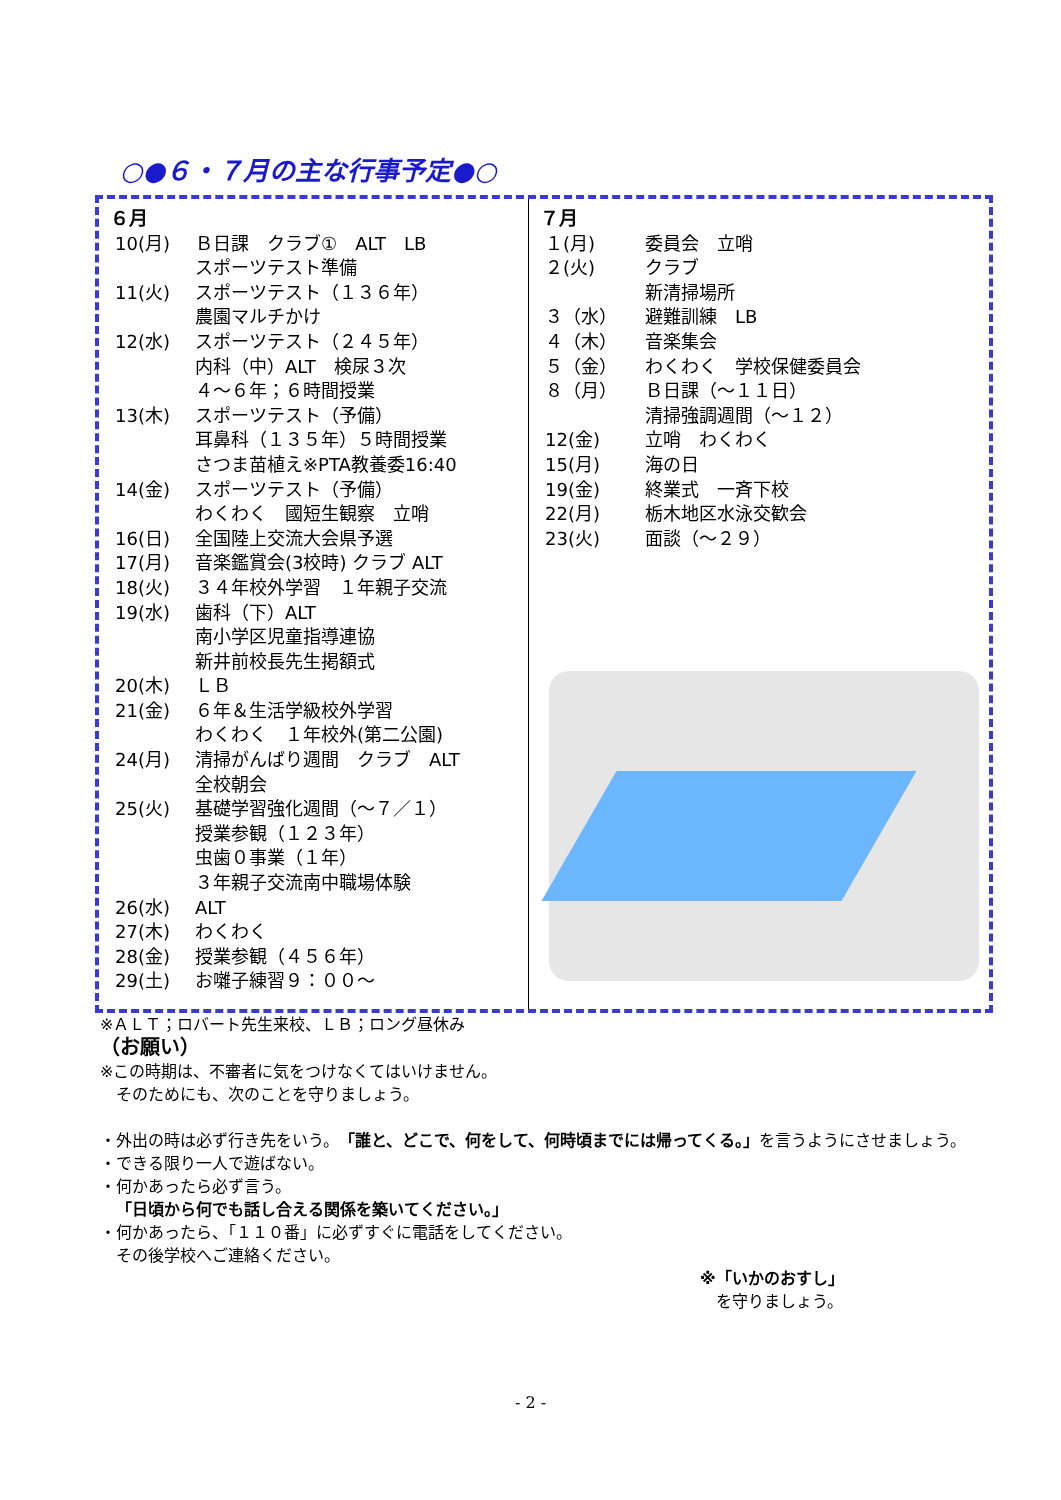○●６・７月の主な行事予定●○
| ６月 | |
| --- | --- |
| 10(月) | Ｂ日課 クラブ① ALT LB スポーツテスト準備 |
| 11(火) | スポーツテスト（１３６年） 農園マルチかけ |
| 12(水) | スポーツテスト（２４５年） 内科（中）ALT 検尿３次 ４～６年；６時間授業 |
| 13(木) | スポーツテスト（予備） 耳鼻科（１３５年）５時間授業 さつま苗植え※PTA教養委16:40 |
| 14(金) | スポーツテスト（予備） わくわく 國短生観察 立哨 |
| 16(日) | 全国陸上交流大会県予選 |
| 17(月) | 音楽鑑賞会(3校時) クラブ ALT |
| 18(火) | ３４年校外学習 １年親子交流 |
| 19(水) | 歯科（下）ALT 南小学区児童指導連協 新井前校長先生掲額式 |
| 20(木) | ＬＢ |
| 21(金) | ６年＆生活学級校外学習 わくわく １年校外(第二公園) |
| 24(月) | 清掃がんばり週間 クラブ ALT 全校朝会 |
| 25(火) | 基礎学習強化週間（～７／１） 授業参観（１２３年） 虫歯０事業（１年） ３年親子交流南中職場体験 |
| 26(水) | ALT |
| 27(木) | わくわく |
| 28(金) | 授業参観（４５６年） |
| 29(土) | お囃子練習９：００～ |
| ７月 | |
| --- | --- |
| １(月) | 委員会 立哨 |
| ２(火) | クラブ 新清掃場所 |
| ３（水） | 避難訓練 LB |
| ４（木） | 音楽集会 |
| ５（金） | わくわく 学校保健委員会 |
| ８（月） | Ｂ日課（～１１日） 清掃強調週間（～１２） |
| 12(金) | 立哨 わくわく |
| 15(月) | 海の日 |
| 19(金) | 終業式 一斉下校 |
| 22(月) | 栃木地区水泳交歓会 |
| 23(火) | 面談（～２９） |
※ＡＬＴ；ロバート先生来校、ＬＢ；ロング昼休み
（お願い）
※この時期は、不審者に気をつけなくてはいけません。
　そのためにも、次のことを守りましょう。
・外出の時は必ず行き先をいう。「誰と、どこで、何をして、何時頃までには帰ってくる。」を言うようにさせましょう。
・できる限り一人で遊ばない。
・何かあったら必ず言う。
　「日頃から何でも話し合える関係を築いてください。」
・何かあったら、「１１０番」に必ずすぐに電話をしてください。
　その後学校へご連絡ください。
※「いかのおすし」
　を守りましょう。
- 2 -